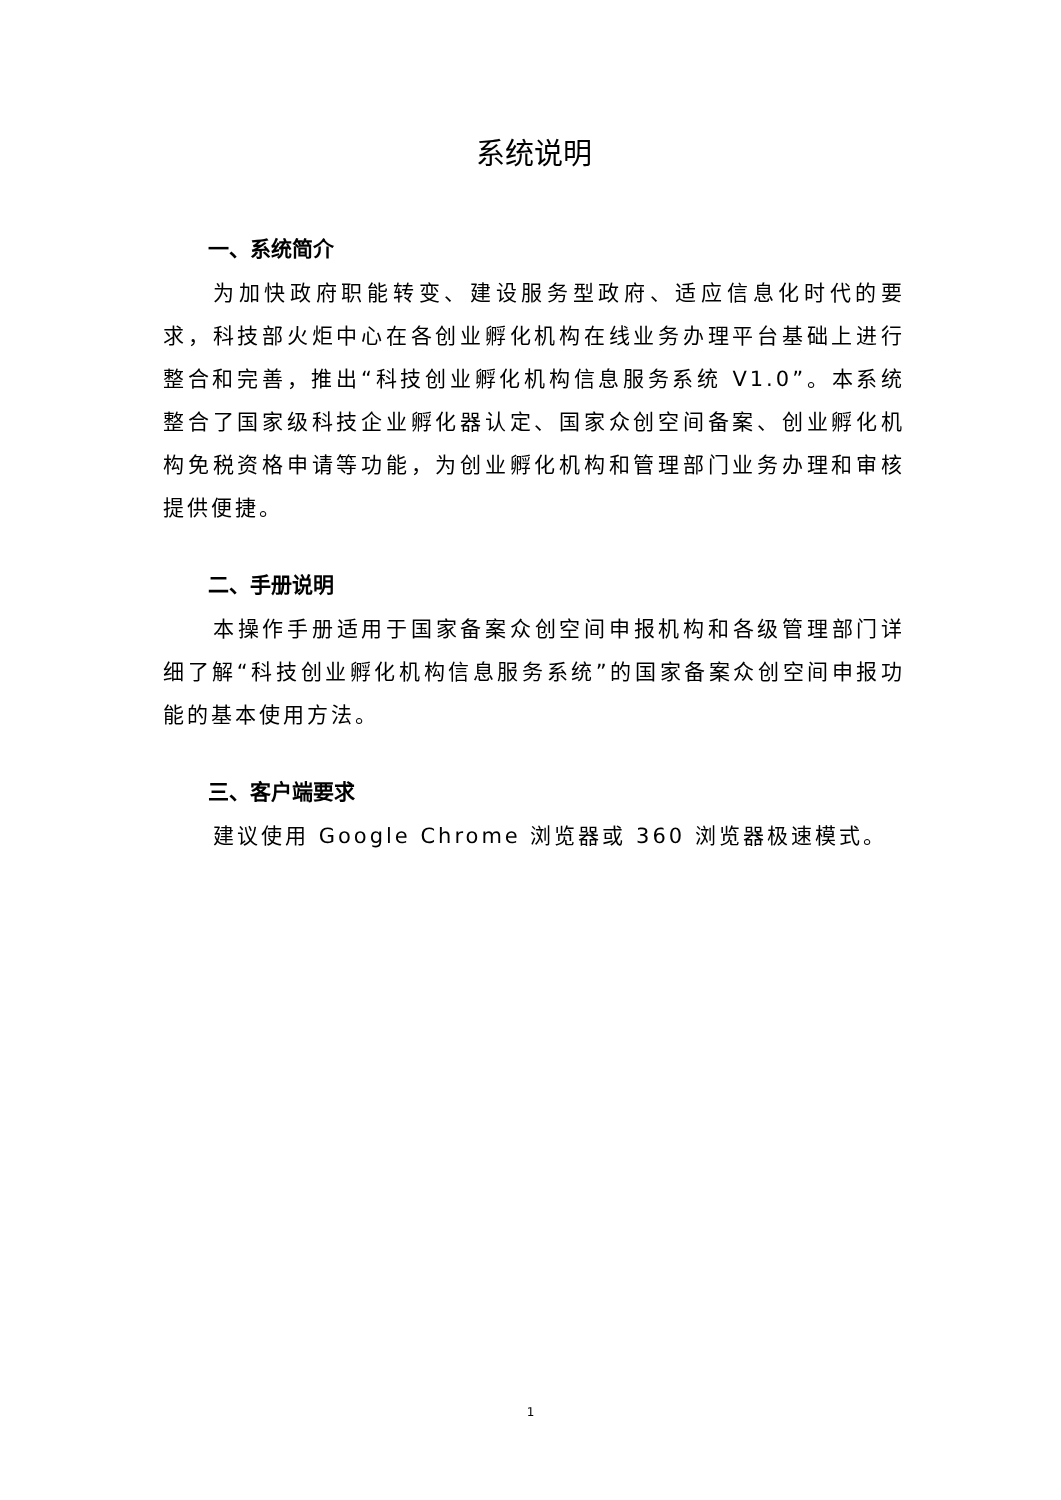系统说明
一、系统简介
为加快政府职能转变、建设服务型政府、适应信息化时代的要求，科技部火炬中心在各创业孵化机构在线业务办理平台基础上进行整合和完善，推出“科技创业孵化机构信息服务系统 V1.0”。本系统整合了国家级科技企业孵化器认定、国家众创空间备案、创业孵化机构免税资格申请等功能，为创业孵化机构和管理部门业务办理和审核提供便捷。
二、手册说明
本操作手册适用于国家备案众创空间申报机构和各级管理部门详细了解“科技创业孵化机构信息服务系统”的国家备案众创空间申报功能的基本使用方法。
三、客户端要求
建议使用 Google Chrome 浏览器或 360 浏览器极速模式。
1